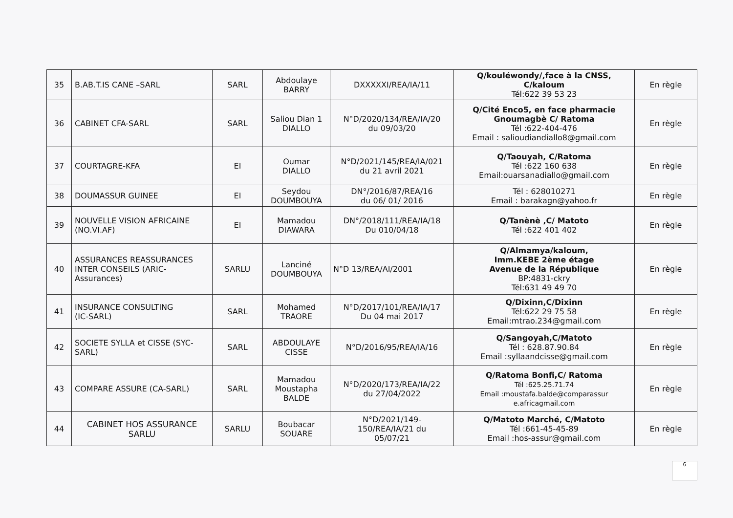| 35 | B.AB.T.IS CANE –SARL | SARL | Abdoulaye BARRY | DXXXXXI/REA/IA/11 | Q/kouléwondy/,face à la CNSS, C/kaloum Tél:622 39 53 23 | En règle |
| 36 | CABINET CFA-SARL | SARL | Saliou Dian 1 DIALLO | N°D/2020/134/REA/IA/20 du 09/03/20 | Q/Cité Enco5, en face pharmacie Gnoumagbè C/ Ratoma Tél :622-404-476 Email : salioudiandiallo8@gmail.com | En règle |
| 37 | COURTAGRE-KFA | EI | Oumar DIALLO | N°D/2021/145/REA/IA/021 du 21 avril 2021 | Q/Taouyah, C/Ratoma Tél :622 160 638 Email:ouarsanadiallo@gmail.com | En règle |
| 38 | DOUMASSUR GUINEE | EI | Seydou DOUMBOUYA | DN°/2016/87/REA/16 du 06/ 01/ 2016 | Tél : 628010271 Email : barakagn@yahoo.fr | En règle |
| 39 | NOUVELLE VISION AFRICAINE (NO.VI.AF) | EI | Mamadou DIAWARA | DN°/2018/111/REA/IA/18 Du 010/04/18 | Q/Tanènè ,C/ Matoto Tél :622 401 402 | En règle |
| 40 | ASSURANCES REASSURANCES INTER CONSEILS (ARIC- Assurances) | SARLU | Lanciné DOUMBOUYA | N°D 13/REA/AI/2001 | Q/Almamya/kaloum, Imm.KEBE 2ème étage Avenue de la République BP:4831-ckry Tél:631 49 49 70 | En règle |
| 41 | INSURANCE CONSULTING (IC-SARL) | SARL | Mohamed TRAORE | N°D/2017/101/REA/IA/17 Du 04 mai 2017 | Q/Dixinn,C/Dixinn Tél:622 29 75 58 Email:mtrao.234@gmail.com | En règle |
| 42 | SOCIETE SYLLA et CISSE (SYC- SARL) | SARL | ABDOULAYE CISSE | N°D/2016/95/REA/IA/16 | Q/Sangoyah,C/Matoto Tél : 628.87.90.84 Email :syllaandcisse@gmail.com | En règle |
| 43 | COMPARE ASSURE (CA-SARL) | SARL | Mamadou Moustapha BALDE | N°D/2020/173/REA/IA/22 du 27/04/2022 | Q/Ratoma Bonfi,C/ Ratoma Tél :625.25.71.74 Email :moustafa.balde@comparassur e.africagmail.com | En règle |
| 44 | CABINET HOS ASSURANCE SARLU | SARLU | Boubacar SOUARE | N°D/2021/149- 150/REA/IA/21 du 05/07/21 | Q/Matoto Marché, C/Matoto Tél :661-45-45-89 Email :hos-assur@gmail.com | En règle |
6